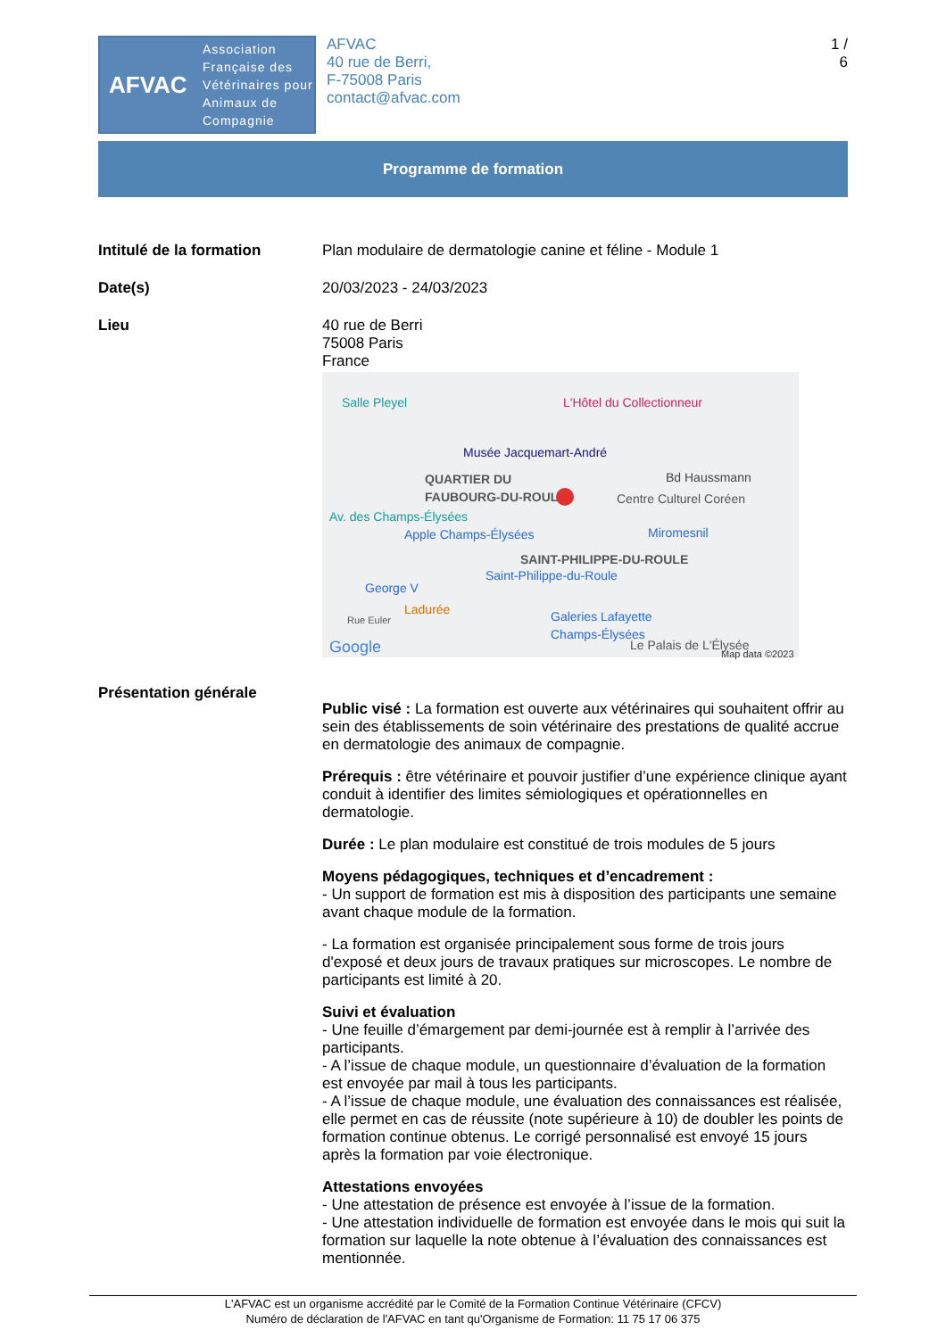AFVAC
Association
Française des
Vétérinaires pour
Animaux de
Compagnie
AFVAC
40 rue de Berri,
F-75008 Paris
contact@afvac.com
1 /
6
Programme de formation
Intitulé de la formation Plan modulaire de dermatologie canine et féline - Module 1
Date(s) 20/03/2023 - 24/03/2023
Lieu 40 rue de Berri
75008 Paris
France
Salle Pleyel L'Hôtel du Collectionneur
Musée Jacquemart-André
QUARTIER DU
FAUBOURG-DU-ROULE
Bd Haussmann
Centre Culturel Coréen
Av. des Champs-Élysées
Apple Champs-Élysées Miromesnil
SAINT-PHILIPPE-DU-ROULE
Saint-Philippe-du-Roule
George V
Ladurée
Rue Euler Galeries Lafayette
Champs-Élysées
Google Le Palais de L'Élysée Map data ©2023
Présentation générale
Public visé : La formation est ouverte aux vétérinaires qui souhaitent offrir au sein des établissements de soin vétérinaire des prestations de qualité accrue en dermatologie des animaux de compagnie.
Prérequis : être vétérinaire et pouvoir justifier d’une expérience clinique ayant conduit à identifier des limites sémiologiques et opérationnelles en dermatologie.
Durée : Le plan modulaire est constitué de trois modules de 5 jours
Moyens pédagogiques, techniques et d’encadrement :
- Un support de formation est mis à disposition des participants une semaine avant chaque module de la formation.
- La formation est organisée principalement sous forme de trois jours d'exposé et deux jours de travaux pratiques sur microscopes. Le nombre de participants est limité à 20.
Suivi et évaluation
- Une feuille d’émargement par demi-journée est à remplir à l’arrivée des participants.
- A l’issue de chaque module, un questionnaire d’évaluation de la formation est envoyée par mail à tous les participants.
- A l’issue de chaque module, une évaluation des connaissances est réalisée, elle permet en cas de réussite (note supérieure à 10) de doubler les points de formation continue obtenus. Le corrigé personnalisé est envoyé 15 jours après la formation par voie électronique.
Attestations envoyées
- Une attestation de présence est envoyée à l’issue de la formation.
- Une attestation individuelle de formation est envoyée dans le mois qui suit la formation sur laquelle la note obtenue à l’évaluation des connaissances est mentionnée.
L'AFVAC est un organisme accrédité par le Comité de la Formation Continue Vétérinaire (CFCV)
Numéro de déclaration de l'AFVAC en tant qu'Organisme de Formation: 11 75 17 06 375